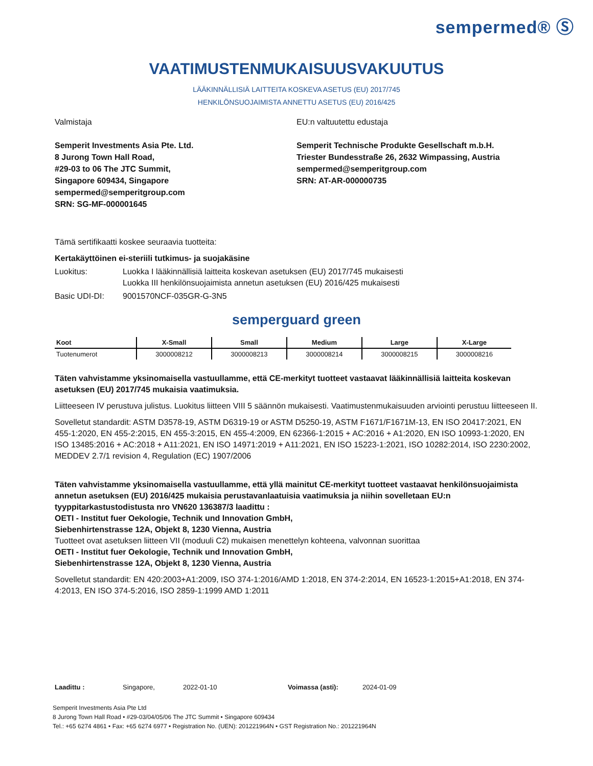sempermed® Ⓢ
VAATIMUSTENMUKAISUUSVAKUUTUS
LÄÄKINNÄLLISIÄ LAITTEITA KOSKEVA ASETUS (EU) 2017/745
HENKILÖNSUOJAIMISTA ANNETTU ASETUS (EU) 2016/425
Valmistaja
Semperit Investments Asia Pte. Ltd.
8 Jurong Town Hall Road,
#29-03 to 06 The JTC Summit,
Singapore 609434, Singapore
sempermed@semperitgroup.com
SRN: SG-MF-000001645
EU:n valtuutettu edustaja
Semperit Technische Produkte Gesellschaft m.b.H.
Triester Bundesstraße 26, 2632 Wimpassing, Austria
sempermed@semperitgroup.com
SRN: AT-AR-000000735
Tämä sertifikaatti koskee seuraavia tuotteita:
Kertakäyttöinen ei-steriili tutkimus- ja suojakäsine
Luokitus: Luokka I lääkinnällisiä laitteita koskevan asetuksen (EU) 2017/745 mukaisesti
Luokka III henkilönsuojaimista annetun asetuksen (EU) 2016/425 mukaisesti
Basic UDI-DI: 9001570NCF-035GR-G-3N5
semperguard green
| Koot | X-Small | Small | Medium | Large | X-Large |
| --- | --- | --- | --- | --- | --- |
| Tuotenumerot | 3000008212 | 3000008213 | 3000008214 | 3000008215 | 3000008216 |
Täten vahvistamme yksinomaisella vastuullamme, että CE-merkityt tuotteet vastaavat lääkinnällisiä laitteita koskevan asetuksen (EU) 2017/745 mukaisia vaatimuksia.
Liitteeseen IV perustuva julistus. Luokitus liitteen VIII 5 säännön mukaisesti. Vaatimustenmukaisuuden arviointi perustuu liitteeseen II.
Sovelletut standardit: ASTM D3578-19, ASTM D6319-19 or ASTM D5250-19, ASTM F1671/F1671M-13, EN ISO 20417:2021, EN 455-1:2020, EN 455-2:2015, EN 455-3:2015, EN 455-4:2009, EN 62366-1:2015 + AC:2016 + A1:2020, EN ISO 10993-1:2020, EN ISO 13485:2016 + AC:2018 + A11:2021, EN ISO 14971:2019 + A11:2021, EN ISO 15223-1:2021, ISO 10282:2014, ISO 2230:2002, MEDDEV 2.7/1 revision 4, Regulation (EC) 1907/2006
Täten vahvistamme yksinomaisella vastuullamme, että yllä mainitut CE-merkityt tuotteet vastaavat henkilönsuojaimista annetun asetuksen (EU) 2016/425 mukaisia perustavanlaatuisia vaatimuksia ja niihin sovelletaan EU:n tyyppitarkastustodistusta nro VN620 136387/3 laadittu :
OETI - Institut fuer Oekologie, Technik und Innovation GmbH,
Siebenhirtenstrasse 12A, Objekt 8, 1230 Vienna, Austria
Tuotteet ovat asetuksen liitteen VII (moduuli C2) mukaisen menettelyn kohteena, valvonnan suorittaa
OETI - Institut fuer Oekologie, Technik und Innovation GmbH,
Siebenhirtenstrasse 12A, Objekt 8, 1230 Vienna, Austria
Sovelletut standardit: EN 420:2003+A1:2009, ISO 374-1:2016/AMD 1:2018, EN 374-2:2014, EN 16523-1:2015+A1:2018, EN 374-4:2013, EN ISO 374-5:2016, ISO 2859-1:1999 AMD 1:2011
Laadittu : Singapore, 2022-01-10 Voimassa (asti): 2024-01-09
Semperit Investments Asia Pte Ltd
8 Jurong Town Hall Road • #29-03/04/05/06 The JTC Summit • Singapore 609434
Tel.: +65 6274 4861 • Fax: +65 6274 6977 • Registration No. (UEN): 201221964N • GST Registration No.: 201221964N